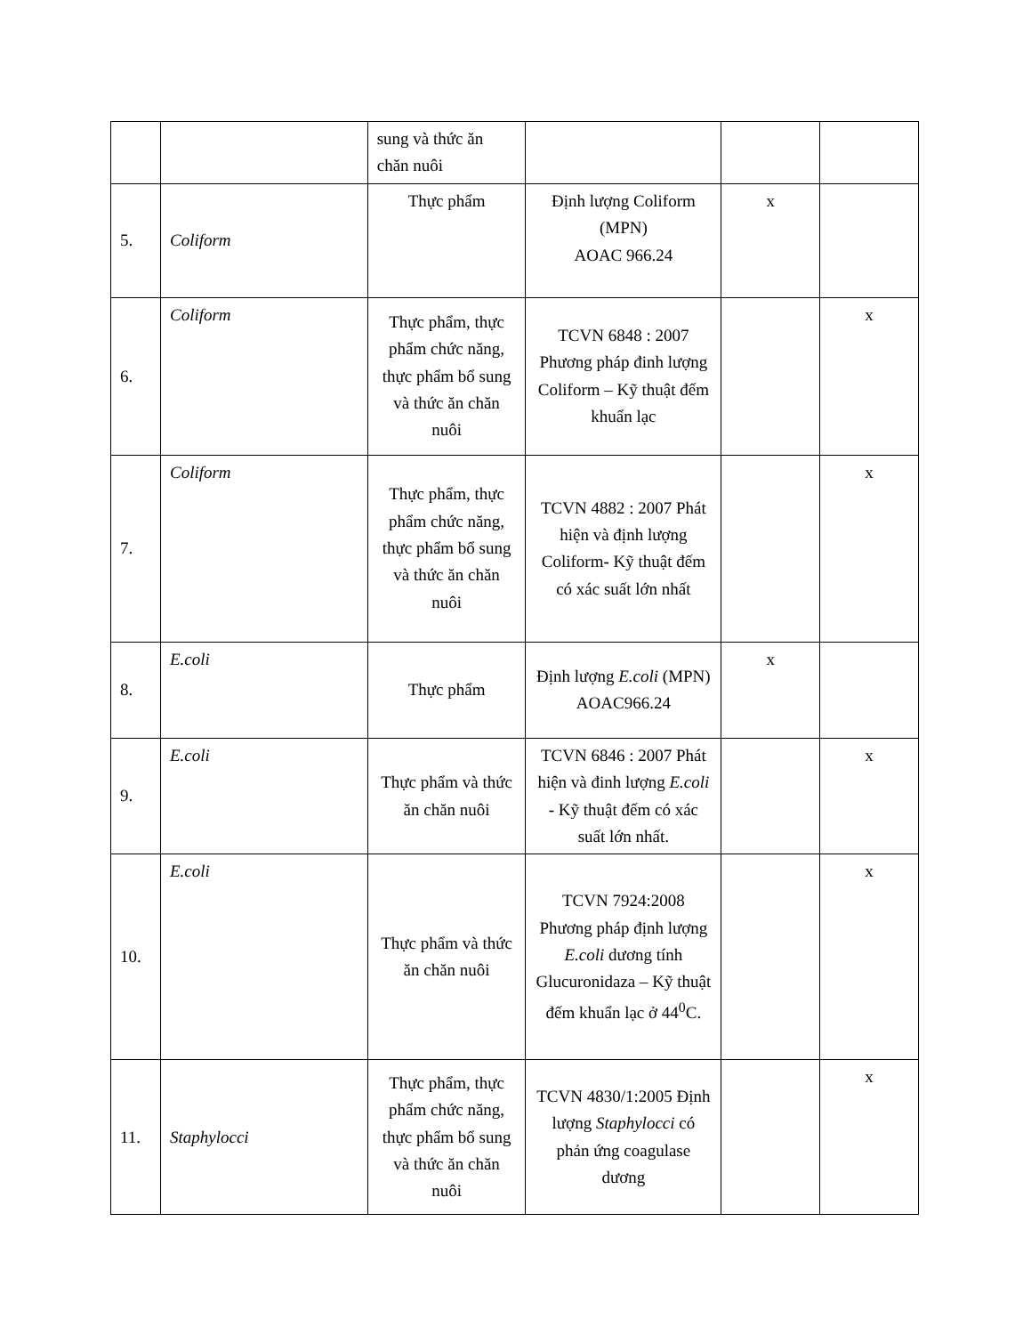| | | sung và thức ăn chăn nuôi | | | |
| 5. | Coliform | Thực phẩm | Định lượng Coliform (MPN) AOAC 966.24 | x | |
| 6. | Coliform | Thực phẩm, thực phẩm chức năng, thực phẩm bổ sung và thức ăn chăn nuôi | TCVN 6848 : 2007 Phương pháp đinh lượng Coliform – Kỹ thuật đếm khuẩn lạc | | x |
| 7. | Coliform | Thực phẩm, thực phẩm chức năng, thực phẩm bổ sung và thức ăn chăn nuôi | TCVN 4882 : 2007 Phát hiện và định lượng Coliform - Kỹ thuật đếm có xác suất lớn nhất | | x |
| 8. | E.coli | Thực phẩm | Định lượng E.coli (MPN) AOAC966.24 | x | |
| 9. | E.coli | Thực phẩm và thức ăn chăn nuôi | TCVN 6846 : 2007 Phát hiện và đinh lượng E.coli - Kỹ thuật đếm có xác suất lớn nhất. | | x |
| 10. | E.coli | Thực phẩm và thức ăn chăn nuôi | TCVN 7924:2008 Phương pháp định lượng E.coli dương tính Glucuronidaza – Kỹ thuật đếm khuẩn lạc ở 44<sup>0</sup>C. | | x |
| 11. | Staphylocci | Thực phẩm, thực phẩm chức năng, thực phẩm bổ sung và thức ăn chăn nuôi | TCVN 4830/1:2005 Định lượng Staphylocci có phản ứng coagulase dương | | x |